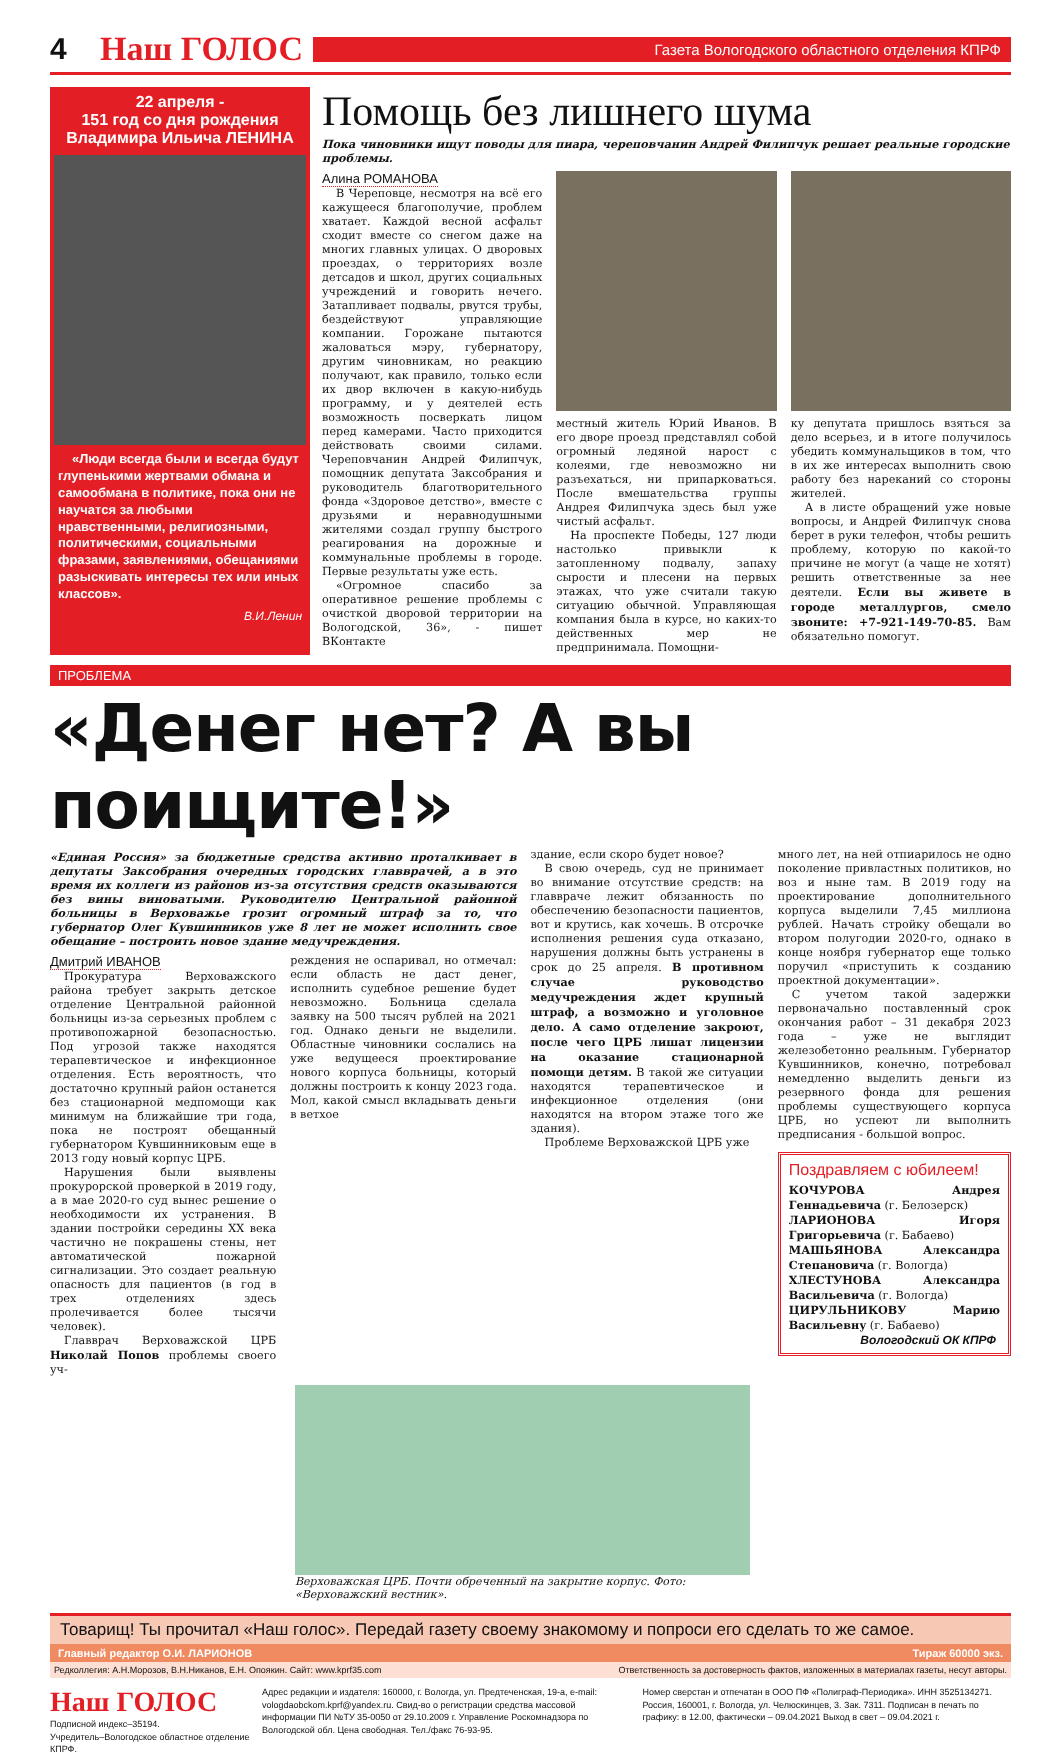4 Наш ГОЛОС Газета Вологодского областного отделения КПРФ
22 апреля -
151 год со дня рождения
Владимира Ильича ЛЕНИНА
«Люди всегда были и всегда будут глупенькими жертвами обмана и самообмана в политике, пока они не научатся за любыми нравственными, религиозными, политическими, социальными фразами, заявлениями, обещаниями разыскивать интересы тех или иных классов».
В.И.Ленин
Помощь без лишнего шума
Пока чиновники ищут поводы для пиара, череповчанин Андрей Филипчук решает реальные городские проблемы.
Алина РОМАНОВА
В Череповце, несмотря на всё его кажущееся благополучие, проблем хватает. Каждой весной асфальт сходит вместе со снегом даже на многих главных улицах. О дворовых проездах, о территориях возле детсадов и школ, других социальных учреждений и говорить нечего. Затапливает подвалы, рвутся трубы, бездействуют управляющие компании. Горожане пытаются жаловаться мэру, губернатору, другим чиновникам, но реакцию получают, как правило, только если их двор включен в какую-нибудь программу, и у деятелей есть возможность посверкать лицом перед камерами. Часто приходится действовать своими силами. Череповчанин Андрей Филипчук, помощник депутата Заксобрания и руководитель благотворительного фонда «Здоровое детство», вместе с друзьями и неравнодушными жителями создал группу быстрого реагирования на дорожные и коммунальные проблемы в городе. Первые результаты уже есть.
«Огромное спасибо за оперативное решение проблемы с очисткой дворовой территории на Вологодской, 36», - пишет ВКонтакте
местный житель Юрий Иванов. В его дворе проезд представлял собой огромный ледяной нарост с колеями, где невозможно ни разъехаться, ни припарковаться. После вмешательства группы Андрея Филипчука здесь был уже чистый асфальт.
На проспекте Победы, 127 люди настолько привыкли к затопленному подвалу, запаху сырости и плесени на первых этажах, что уже считали такую ситуацию обычной. Управляющая компания была в курсе, но каких-то действенных мер не предпринимала. Помощни-
ку депутата пришлось взяться за дело всерьез, и в итоге получилось убедить коммунальщиков в том, что в их же интересах выполнить свою работу без нареканий со стороны жителей.
А в листе обращений уже новые вопросы, и Андрей Филипчук снова берет в руки телефон, чтобы решить проблему, которую по какой-то причине не могут (а чаще не хотят) решить ответственные за нее деятели. Если вы живете в городе металлургов, смело звоните: +7-921-149-70-85. Вам обязательно помогут.
ПРОБЛЕМА
«Денег нет? А вы поищите!»
«Единая Россия» за бюджетные средства активно проталкивает в депутаты Заксобрания очередных городских главврачей, а в это время их коллеги из районов из-за отсутствия средств оказываются без вины виноватыми. Руководителю Центральной районной больницы в Верховажье грозит огромный штраф за то, что губернатор Олег Кувшинников уже 8 лет не может исполнить свое обещание – построить новое здание медучреждения.
Дмитрий ИВАНОВ
Прокуратура Верховажского района требует закрыть детское отделение Центральной районной больницы из-за серьезных проблем с противопожарной безопасностью. Под угрозой также находятся терапевтическое и инфекционное отделения. Есть вероятность, что достаточно крупный район останется без стационарной медпомощи как минимум на ближайшие три года, пока не построят обещанный губернатором Кувшинниковым еще в 2013 году новый корпус ЦРБ.
Нарушения были выявлены прокурорской проверкой в 2019 году, а в мае 2020-го суд вынес решение о необходимости их устранения. В здании постройки середины XX века частично не покрашены стены, нет автоматической пожарной сигнализации. Это создает реальную опасность для пациентов (в год в трех отделениях здесь пролечивается более тысячи человек).
Главврач Верховажской ЦРБ Николай Попов проблемы своего уч-
реждения не оспаривал, но отмечал: если область не даст денег, исполнить судебное решение будет невозможно. Больница сделала заявку на 500 тысяч рублей на 2021 год. Однако деньги не выделили. Областные чиновники сослались на уже ведущееся проектирование нового корпуса больницы, который должны построить к концу 2023 года. Мол, какой смысл вкладывать деньги в ветхое
здание, если скоро будет новое?
В свою очередь, суд не принимает во внимание отсутствие средств: на главвраче лежит обязанность по обеспечению безопасности пациентов, вот и крутись, как хочешь. В отсрочке исполнения решения суда отказано, нарушения должны быть устранены в срок до 25 апреля. В противном случае руководство медучреждения ждет крупный штраф, а возможно и уголовное дело. А само отделение закроют, после чего ЦРБ лишат лицензии на оказание стационарной помощи детям. В такой же ситуации находятся терапевтическое и инфекционное отделения (они находятся на втором этаже того же здания).
Проблеме Верховажской ЦРБ уже
много лет, на ней отпиарилось не одно поколение привластных политиков, но воз и ныне там. В 2019 году на проектирование дополнительного корпуса выделили 7,45 миллиона рублей. Начать стройку обещали во втором полугодии 2020-го, однако в конце ноября губернатор еще только поручил «приступить к созданию проектной документации».
С учетом такой задержки первоначально поставленный срок окончания работ – 31 декабря 2023 года – уже не выглядит железобетонно реальным. Губернатор Кувшинников, конечно, потребовал немедленно выделить деньги из резервного фонда для решения проблемы существующего корпуса ЦРБ, но успеют ли выполнить предписания - большой вопрос.
Поздравляем с юбилеем!
КОЧУРОВА Андрея Геннадьевича (г. Белозерск)
ЛАРИОНОВА Игоря Григорьевича (г. Бабаево)
МАШЬЯНОВА Александра Степановича (г. Вологда)
ХЛЕСТУНОВА Александра Васильевича (г. Вологда)
ЦИРУЛЬНИКОВУ Марию Васильевну (г. Бабаево)
Вологодский ОК КПРФ
Верховажская ЦРБ. Почти обреченный на закрытие корпус. Фото: «Верховажский вестник».
Товарищ! Ты прочитал «Наш голос». Передай газету своему знакомому и попроси его сделать то же самое.
Главный редактор О.И. ЛАРИОНОВ Тираж 60000 экз.
Редколлегия: А.Н.Морозов, В.Н.Никанов, Е.Н. Опоякин. Сайт: www.kprf35.com Ответственность за достоверность фактов, изложенных в материалах газеты, несут авторы.
Наш ГОЛОС
Подписной индекс–35194.
Учредитель–Вологодское областное отделение КПРФ.
Адрес редакции и издателя: 160000, г. Вологда, ул. Предтеченская, 19-а, e-mail: vologdaobckom.kprf@yandex.ru. Свид-во о регистрации средства массовой информации ПИ №ТУ 35-0050 от 29.10.2009 г. Управление Роскомнадзора по Вологодской обл. Цена свободная. Тел./факс 76-93-95.
Номер сверстан и отпечатан в ООО ПФ «Полиграф-Периодика». ИНН 3525134271. Россия, 160001, г. Вологда, ул. Челюскинцев, 3. Зак. 7311. Подписан в печать по графику: в 12.00, фактически – 09.04.2021 Выход в свет – 09.04.2021 г.